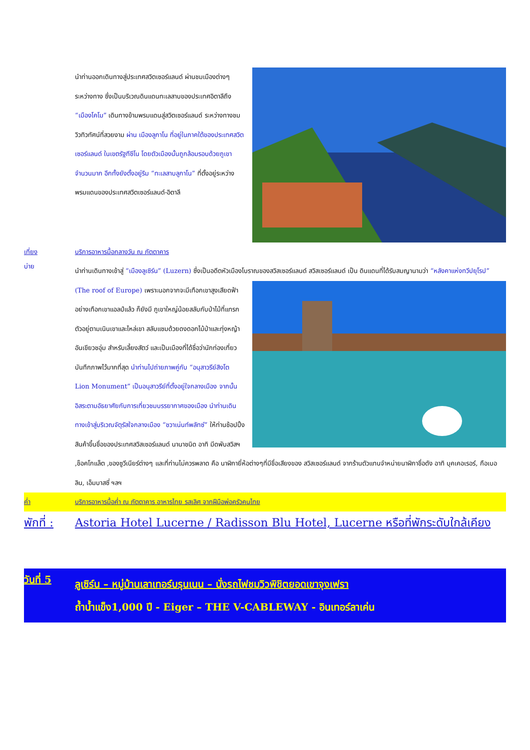นำท่านออกเดินทางสู่ประเทศสวิตเซอร์แลนด์ ผ่านชมเมืองต่างๆระหว่างทาง ซึ่งเป็นบริเวณดินแดนทะเลสาบของประเทศอิตาลีถึง “เมืองโคโม” เดินทางข้ามพรมแดนสู่สวิตเซอร์แลนด์ ระหว่างทางชมวิวทิวทัศน์ที่สวยงาม ผ่าน เมืองลูกาโน ที่อยู่ในภาคใต้ของประเทศสวิตเซอร์แลนด์ ในเขตรัฐทีชีโน โดยตัวเมืองนั้นถูกล้อมรอบด้วยภูเขาจำนวนมาก อีกทั้งยังตั้งอยู่ริม “ทะเลสาบลูกาโน” ที่ตั้งอยู่ระหว่างพรมแดนของประเทศสวิตเซอร์แลนด์-อิตาลี
เที่ยง บริการอาหารมื้อกลางวัน ณ ภัตตาคาร
บ่าย
นำท่านเดินทางเข้าสู่ “เมืองลูเซิร์น” (Luzern) ซึ่งเป็นอดีตหัวเมืองโบราณของสวิสเซอร์แลนด์ สวิสเซอร์แลนด์ เป็น ดินแดนที่ได้รับสมญานามว่า “หลังคาแห่งทวีปยุโรป” (The roof of Europe) เพราะนอกจากจะมีเทือกเขาสูงเสียดฟ้าอย่างเทือกเขาแอลป์แล้ว ก็ยังมี ภูเขาใหญ่น้อยสลับกับป่าไม้ที่แทรกตัวอยู่ตามเนินเขาและไหล่เขา สลับแซมด้วยดงดอกไม้ป่าและทุ่งหญ้าอันเขียวชอุ่ม สำหรับเลี้ยงสัตว์ และเป็นเมืองที่ได้ชื่อว่านักท่องเที่ยวบันทึกภาพไว้มากที่สุด นำท่านไปถ่ายภาพคู่กับ “อนุสาวรีย์สิงโต Lion Monument” เป็นอนุสาวรีย์ที่ตั้งอยู่ใจกลางเมือง จากนั้นอิสระตามอัธยาศัยกับการเที่ยวชมบรรยากาศของเมือง นำท่านเดินทางเข้าสู่บริเวณจัตุรัสใจกลางเมือง “ชวาเน่นท์พลัทซ์” ให้ท่านช้อปปิ้งสินค้าขึ้นชื่อของประเทศสวิสเซอร์แลนด์ นานาชนิด อาทิ มีดพับสวิสฯ ,ช็อคโกแล็ต ,ของซูวีเนียร์ต่างๆ และที่ท่านไม่ควรพลาด คือ นาฬิกายี่ห้อต่างๆที่มีชื่อเสียงของ สวิสเซอร์แลนด์ จากร้านตัวแทนจำหน่ายนาฬิกาชื่อดัง อาทิ บุคเคอเรอร์, กือเบอลิน, เอ็มบาสซี่ ฯลฯ
ค่ำ บริการอาหารมื้อค่ำ ณ ภัตตาคาร อาหารไทย รสเลิศ จากฝีมือพ่อครัวคนไทย
พักที่ :
Astoria Hotel Lucerne / Radisson Blu Hotel, Lucerne หรือที่พักระดับใกล้เคียง
วันที่ 5
ลูเซิร์น – หมู่บ้านเลาเทอร์บรุนเนน – นั่งรถไฟชมวิวพิชิตยอดเขาจุงเฟรา
ถ้ำน้ำแข็ง1,000 ปี - Eiger – THE V-CABLEWAY - อินเทอร์ลาเค่น